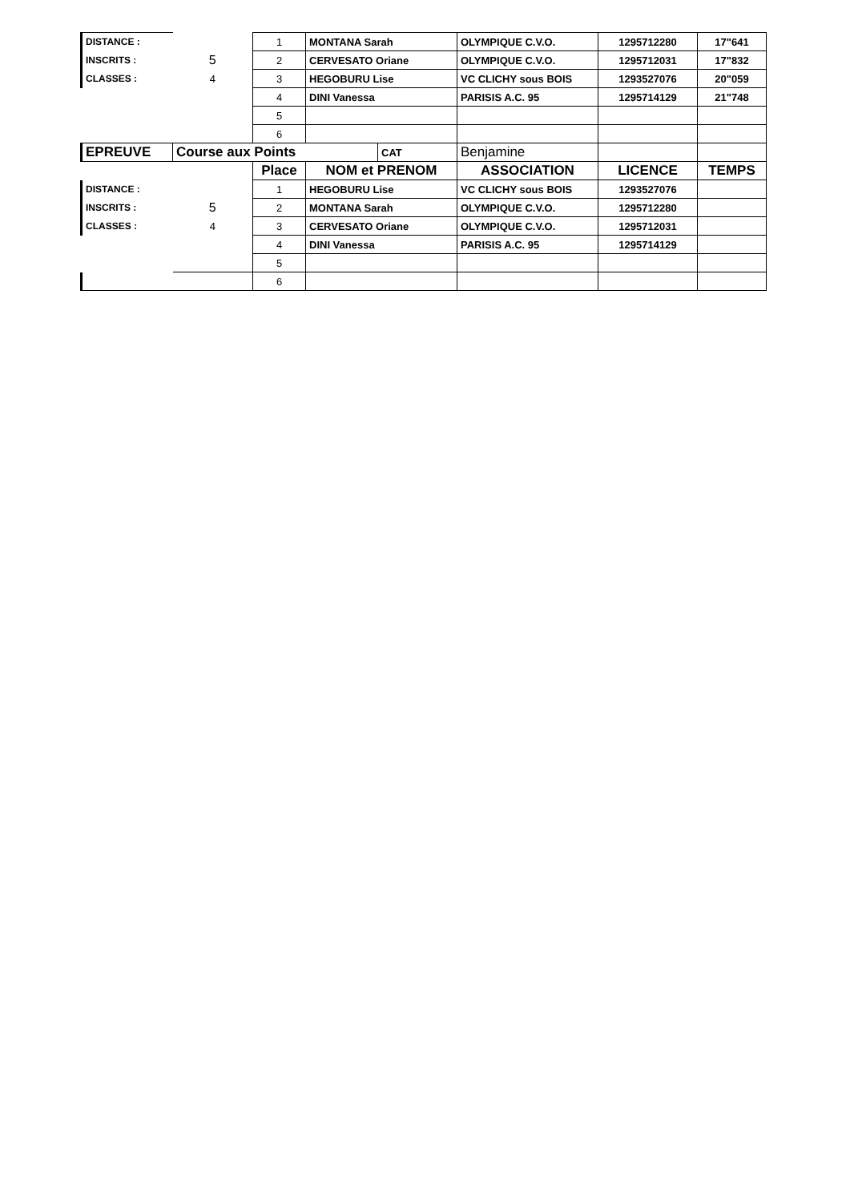| DISTANCE : | | 1 | MONTANA Sarah | | OLYMPIQUE C.V.O. | 1295712280 | 17"641 |
| INSCRITS : | 5 | 2 | CERVESATO Oriane | | OLYMPIQUE C.V.O. | 1295712031 | 17"832 |
| CLASSES : | 4 | 3 | HEGOBURU Lise | | VC CLICHY sous BOIS | 1293527076 | 20"059 |
| | | 4 | DINI Vanessa | | PARISIS A.C. 95 | 1295714129 | 21"748 |
| | | 5 | | | | | |
| | | 6 | | | | | |
| EPREUVE | Course aux Points | | | CAT | Benjamine | | |
| | | Place | NOM et PRENOM | | ASSOCIATION | LICENCE | TEMPS |
| DISTANCE : | | 1 | HEGOBURU Lise | | VC CLICHY sous BOIS | 1293527076 | |
| INSCRITS : | 5 | 2 | MONTANA Sarah | | OLYMPIQUE C.V.O. | 1295712280 | |
| CLASSES : | 4 | 3 | CERVESATO Oriane | | OLYMPIQUE C.V.O. | 1295712031 | |
| | | 4 | DINI Vanessa | | PARISIS A.C. 95 | 1295714129 | |
| | | 5 | | | | | |
| | | 6 | | | | | |